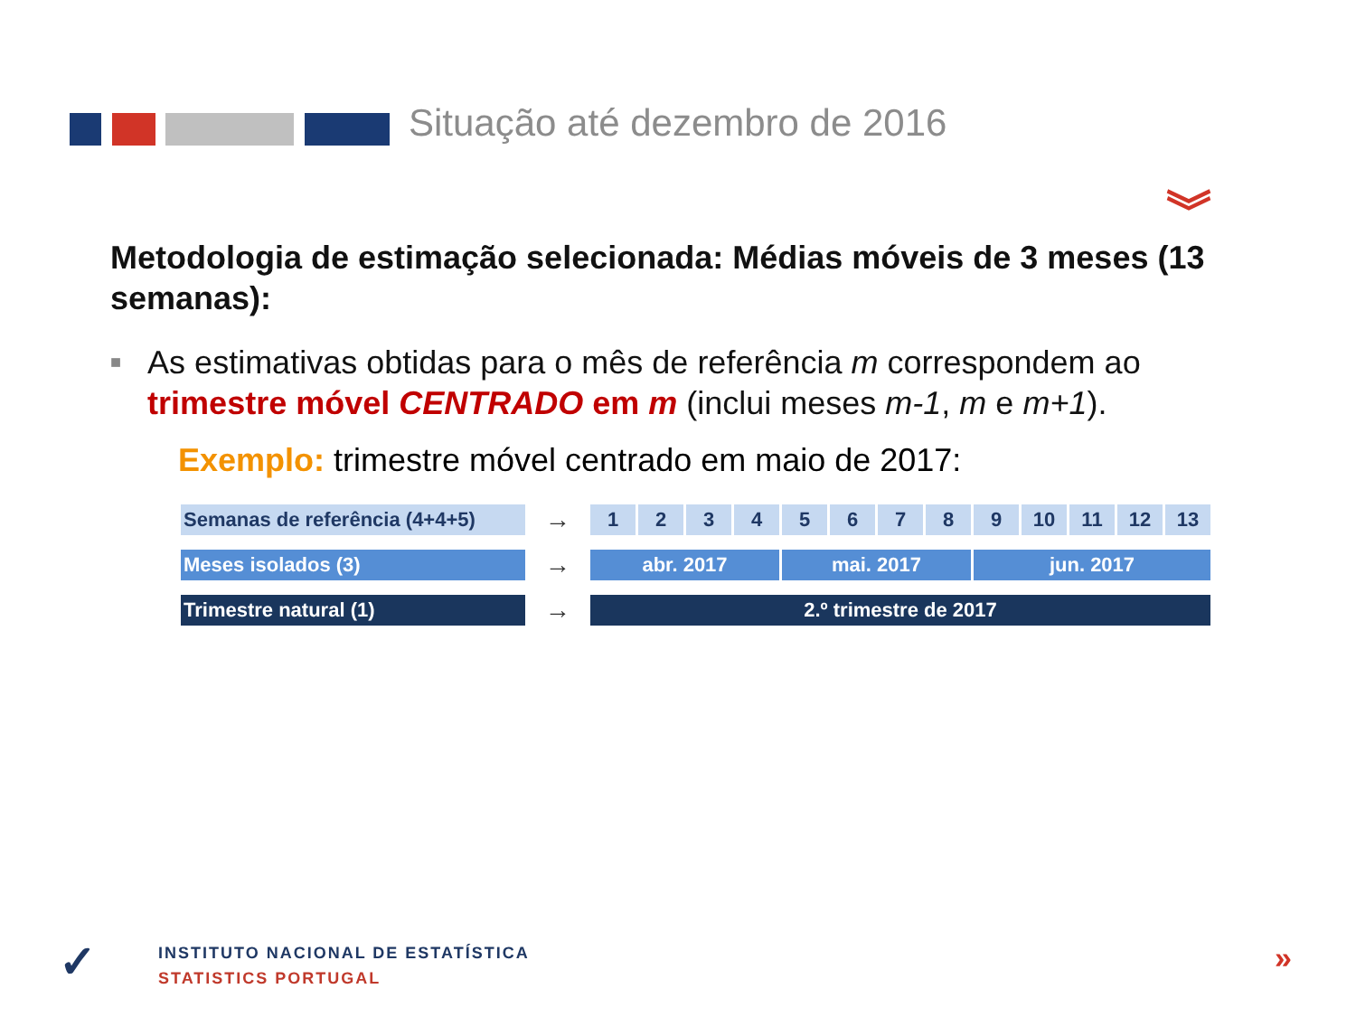Situação até dezembro de 2016
︾
Metodologia de estimação selecionada: Médias móveis de 3 meses (13 semanas):
■
As estimativas obtidas para o mês de referência m correspondem ao trimestre móvel CENTRADO em m (inclui meses m-1, m e m+1).
Exemplo: trimestre móvel centrado em maio de 2017:
| Semanas de referência (4+4+5) | → | 1 | 2 | 3 | 4 | 5 | 6 | 7 | 8 | 9 | 10 | 11 | 12 | 13 |
| Meses isolados (3) | → | abr. 2017 | | | | mai. 2017 | | | | jun. 2017 | | | | |
| Trimestre natural (1) | → | 2.º trimestre de 2017 | | | | | | | | | | | | |
✓
INSTITUTO NACIONAL DE ESTATÍSTICA
STATISTICS PORTUGAL
»